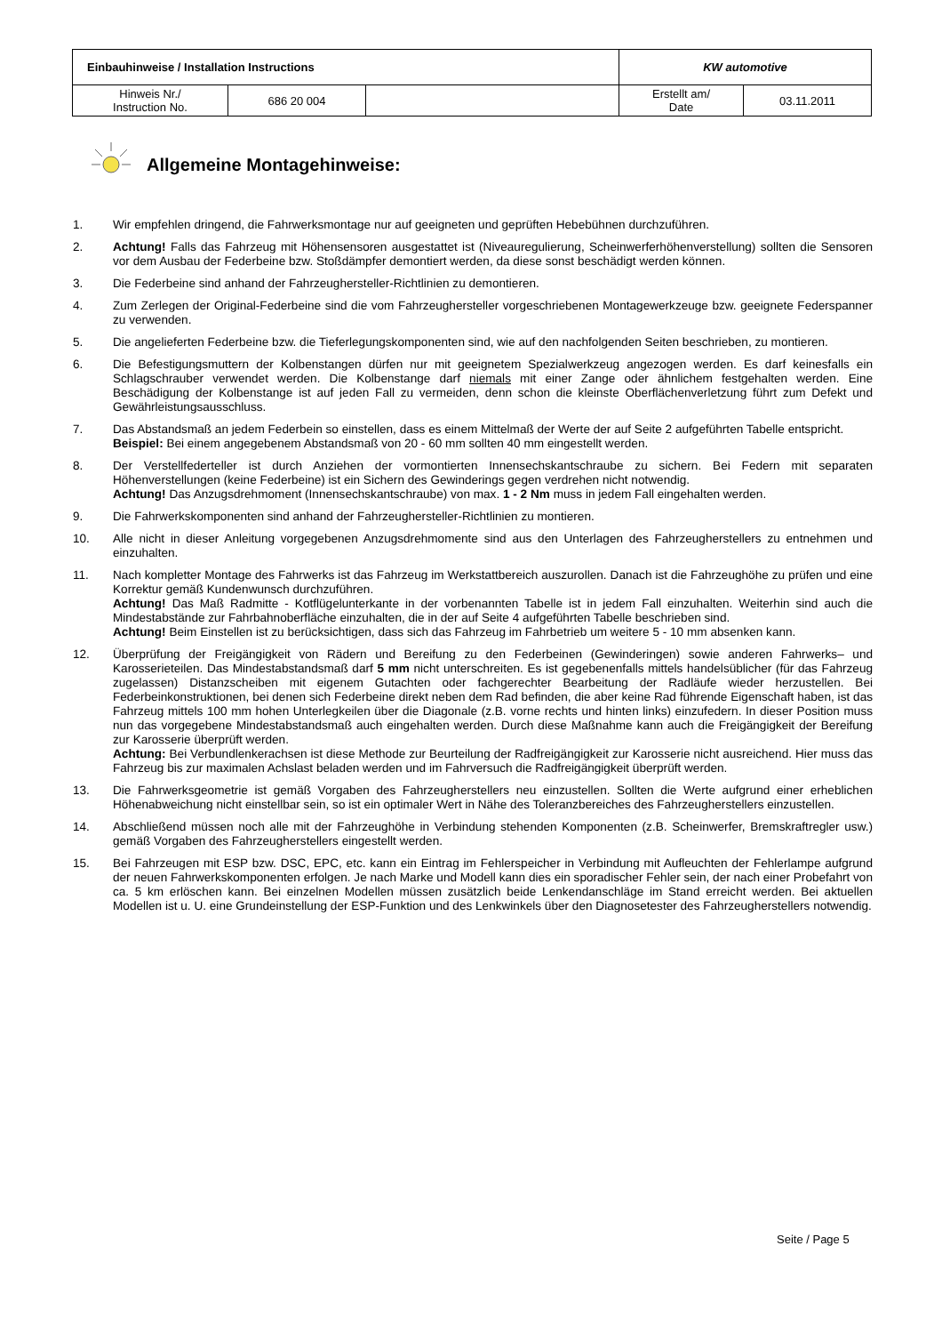| Einbauhinweise / Installation Instructions | | | KW automotive | |
| Hinweis Nr./ Instruction No. | 686 20 004 | | Erstellt am/ Date | 03.11.2011 |
Allgemeine Montagehinweise:
1. Wir empfehlen dringend, die Fahrwerksmontage nur auf geeigneten und geprüften Hebebühnen durchzuführen.
2. Achtung! Falls das Fahrzeug mit Höhensensoren ausgestattet ist (Niveauregulierung, Scheinwerferhöhenverstellung) sollten die Sensoren vor dem Ausbau der Federbeine bzw. Stoßdämpfer demontiert werden, da diese sonst beschädigt werden können.
3. Die Federbeine sind anhand der Fahrzeughersteller-Richtlinien zu demontieren.
4. Zum Zerlegen der Original-Federbeine sind die vom Fahrzeughersteller vorgeschriebenen Montagewerkzeuge bzw. geeignete Federspanner zu verwenden.
5. Die angelieferten Federbeine bzw. die Tieferlegungskomponenten sind, wie auf den nachfolgenden Seiten beschrieben, zu montieren.
6. Die Befestigungsmuttern der Kolbenstangen dürfen nur mit geeignetem Spezialwerkzeug angezogen werden. Es darf keinesfalls ein Schlagschrauber verwendet werden. Die Kolbenstange darf niemals mit einer Zange oder ähnlichem festgehalten werden. Eine Beschädigung der Kolbenstange ist auf jeden Fall zu vermeiden, denn schon die kleinste Oberflächenverletzung führt zum Defekt und Gewährleistungsausschluss.
7. Das Abstandsmaß an jedem Federbein so einstellen, dass es einem Mittelmaß der Werte der auf Seite 2 aufgeführten Tabelle entspricht.
Beispiel: Bei einem angegebenem Abstandsmaß von 20 - 60 mm sollten 40 mm eingestellt werden.
8. Der Verstellfederteller ist durch Anziehen der vormontierten Innensechskantschraube zu sichern. Bei Federn mit separaten Höhenverstellungen (keine Federbeine) ist ein Sichern des Gewinderings gegen verdrehen nicht notwendig.
Achtung! Das Anzugsdrehmoment (Innensechskantschraube) von max. 1 - 2 Nm muss in jedem Fall eingehalten werden.
9. Die Fahrwerkskomponenten sind anhand der Fahrzeughersteller-Richtlinien zu montieren.
10. Alle nicht in dieser Anleitung vorgegebenen Anzugsdrehmomente sind aus den Unterlagen des Fahrzeugherstellers zu entnehmen und einzuhalten.
11. Nach kompletter Montage des Fahrwerks ist das Fahrzeug im Werkstattbereich auszurollen. Danach ist die Fahrzeughöhe zu prüfen und eine Korrektur gemäß Kundenwunsch durchzuführen.
Achtung! Das Maß Radmitte - Kotflügelunterkante in der vorbenannten Tabelle ist in jedem Fall einzuhalten. Weiterhin sind auch die Mindestabstände zur Fahrbahnoberfläche einzuhalten, die in der auf Seite 4 aufgeführten Tabelle beschrieben sind.
Achtung! Beim Einstellen ist zu berücksichtigen, dass sich das Fahrzeug im Fahrbetrieb um weitere 5 - 10 mm absenken kann.
12. Überprüfung der Freigängigkeit von Rädern und Bereifung zu den Federbeinen (Gewinderingen) sowie anderen Fahrwerks– und Karosserieteilen. Das Mindestabstandsmaß darf 5 mm nicht unterschreiten. Es ist gegebenenfalls mittels handelsüblicher (für das Fahrzeug zugelassen) Distanzscheiben mit eigenem Gutachten oder fachgerechter Bearbeitung der Radläufe wieder herzustellen. Bei Federbeinkonstruktionen, bei denen sich Federbeine direkt neben dem Rad befinden, die aber keine Rad führende Eigenschaft haben, ist das Fahrzeug mittels 100 mm hohen Unterlegkeilen über die Diagonale (z.B. vorne rechts und hinten links) einzufedern. In dieser Position muss nun das vorgegebene Mindestabstandsmaß auch eingehalten werden. Durch diese Maßnahme kann auch die Freigängigkeit der Bereifung zur Karosserie überprüft werden.
Achtung: Bei Verbundlenkerachsen ist diese Methode zur Beurteilung der Radfreigängigkeit zur Karosserie nicht ausreichend. Hier muss das Fahrzeug bis zur maximalen Achslast beladen werden und im Fahrversuch die Radfreigängigkeit überprüft werden.
13. Die Fahrwerksgeometrie ist gemäß Vorgaben des Fahrzeugherstellers neu einzustellen. Sollten die Werte aufgrund einer erheblichen Höhenabweichung nicht einstellbar sein, so ist ein optimaler Wert in Nähe des Toleranzbereiches des Fahrzeugherstellers einzustellen.
14. Abschließend müssen noch alle mit der Fahrzeughöhe in Verbindung stehenden Komponenten (z.B. Scheinwerfer, Bremskraftregler usw.) gemäß Vorgaben des Fahrzeugherstellers eingestellt werden.
15. Bei Fahrzeugen mit ESP bzw. DSC, EPC, etc. kann ein Eintrag im Fehlerspeicher in Verbindung mit Aufleuchten der Fehlerlampe aufgrund der neuen Fahrwerkskomponenten erfolgen. Je nach Marke und Modell kann dies ein sporadischer Fehler sein, der nach einer Probefahrt von ca. 5 km erlöschen kann. Bei einzelnen Modellen müssen zusätzlich beide Lenkendanschläge im Stand erreicht werden. Bei aktuellen Modellen ist u. U. eine Grundeinstellung der ESP-Funktion und des Lenkwinkels über den Diagnosetester des Fahrzeugherstellers notwendig.
Seite / Page 5